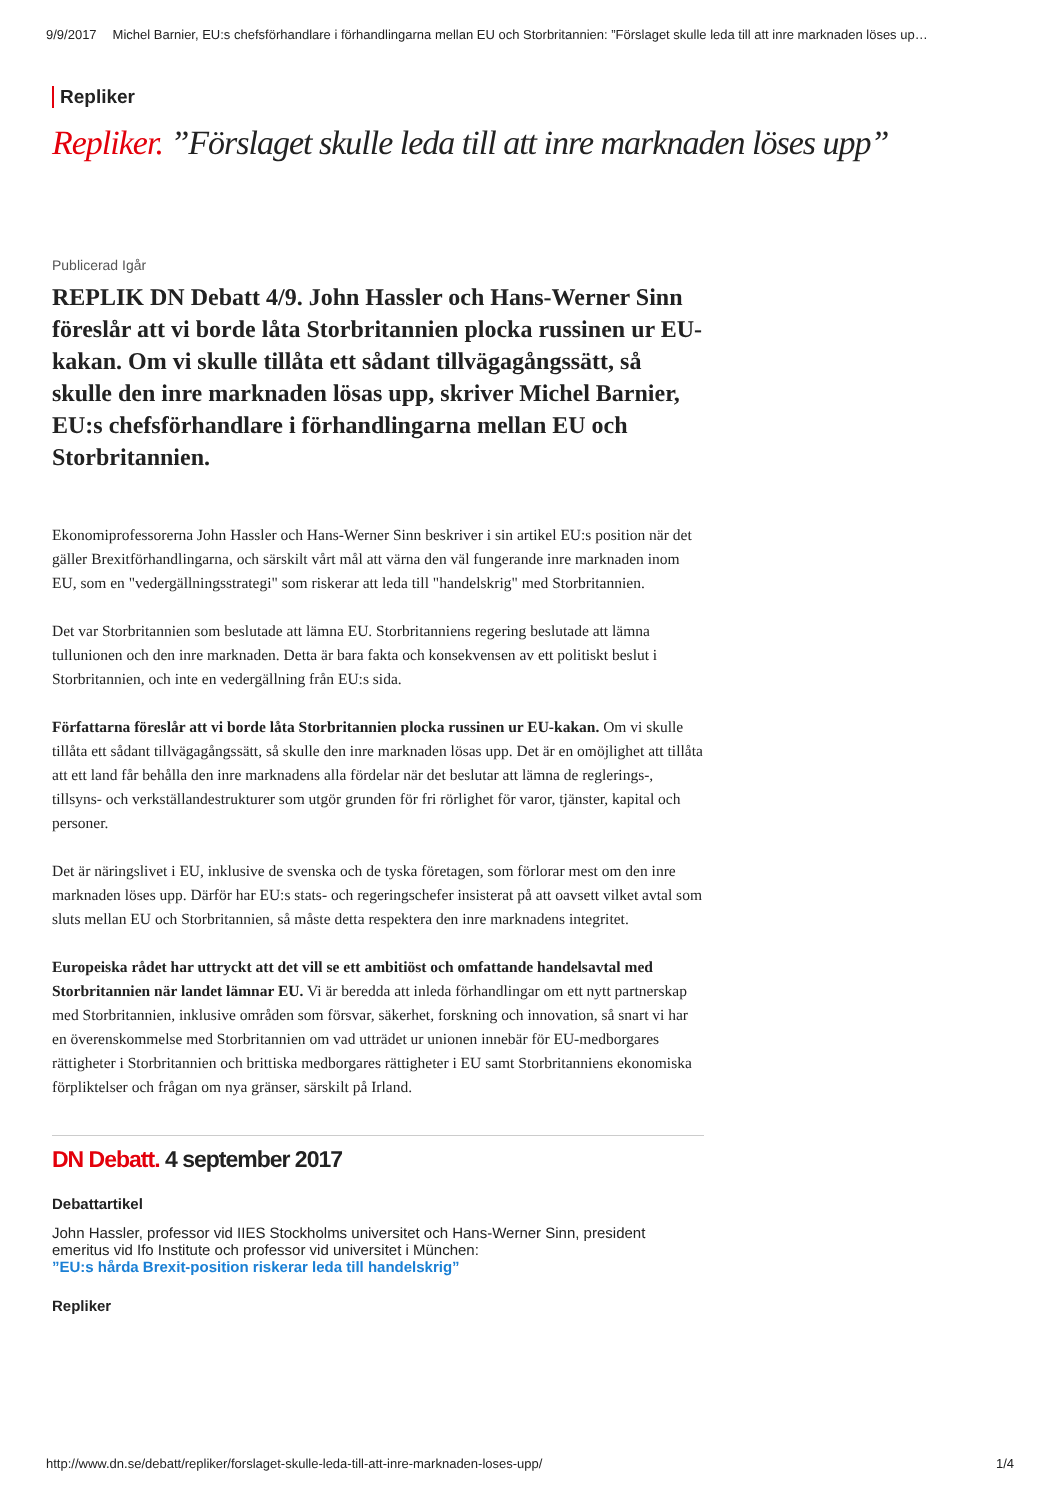9/9/2017 Michel Barnier, EU:s chefsförhandlare i förhandlingarna mellan EU och Storbritannien: ”Förslaget skulle leda till att inre marknaden löses up…
Repliker
Repliker. ”Förslaget skulle leda till att inre marknaden löses upp”
Publicerad Igår
REPLIK DN Debatt 4/9. John Hassler och Hans-Werner Sinn föreslår att vi borde låta Storbritannien plocka russinen ur EU-kakan. Om vi skulle tillåta ett sådant tillvägagångssätt, så skulle den inre marknaden lösas upp, skriver Michel Barnier, EU:s chefsförhandlare i förhandlingarna mellan EU och Storbritannien.
Ekonomiprofessorerna John Hassler och Hans-Werner Sinn beskriver i sin artikel EU:s position när det gäller Brexitförhandlingarna, och särskilt vårt mål att värna den väl fungerande inre marknaden inom EU, som en "vedergällningsstrategi" som riskerar att leda till "handelskrig" med Storbritannien.
Det var Storbritannien som beslutade att lämna EU. Storbritanniens regering beslutade att lämna tullunionen och den inre marknaden. Detta är bara fakta och konsekvensen av ett politiskt beslut i Storbritannien, och inte en vedergällning från EU:s sida.
Författarna föreslår att vi borde låta Storbritannien plocka russinen ur EU-kakan. Om vi skulle tillåta ett sådant tillvägagångssätt, så skulle den inre marknaden lösas upp. Det är en omöjlighet att tillåta att ett land får behålla den inre marknadens alla fördelar när det beslutar att lämna de reglerings-, tillsyns- och verkställandestrukturer som utgör grunden för fri rörlighet för varor, tjänster, kapital och personer.
Det är näringslivet i EU, inklusive de svenska och de tyska företagen, som förlorar mest om den inre marknaden löses upp. Därför har EU:s stats- och regeringschefer insisterat på att oavsett vilket avtal som sluts mellan EU och Storbritannien, så måste detta respektera den inre marknadens integritet.
Europeiska rådet har uttryckt att det vill se ett ambitiöst och omfattande handelsavtal med Storbritannien när landet lämnar EU. Vi är beredda att inleda förhandlingar om ett nytt partnerskap med Storbritannien, inklusive områden som försvar, säkerhet, forskning och innovation, så snart vi har en överenskommelse med Storbritannien om vad utträdet ur unionen innebär för EU-medborgares rättigheter i Storbritannien och brittiska medborgares rättigheter i EU samt Storbritanniens ekonomiska förpliktelser och frågan om nya gränser, särskilt på Irland.
DN Debatt. 4 september 2017
Debattartikel
John Hassler, professor vid IIES Stockholms universitet och Hans-Werner Sinn, president emeritus vid Ifo Institute och professor vid universitet i München:
”EU:s hårda Brexit-position riskerar leda till handelskrig”
Repliker
http://www.dn.se/debatt/repliker/forslaget-skulle-leda-till-att-inre-marknaden-loses-upp/ 1/4